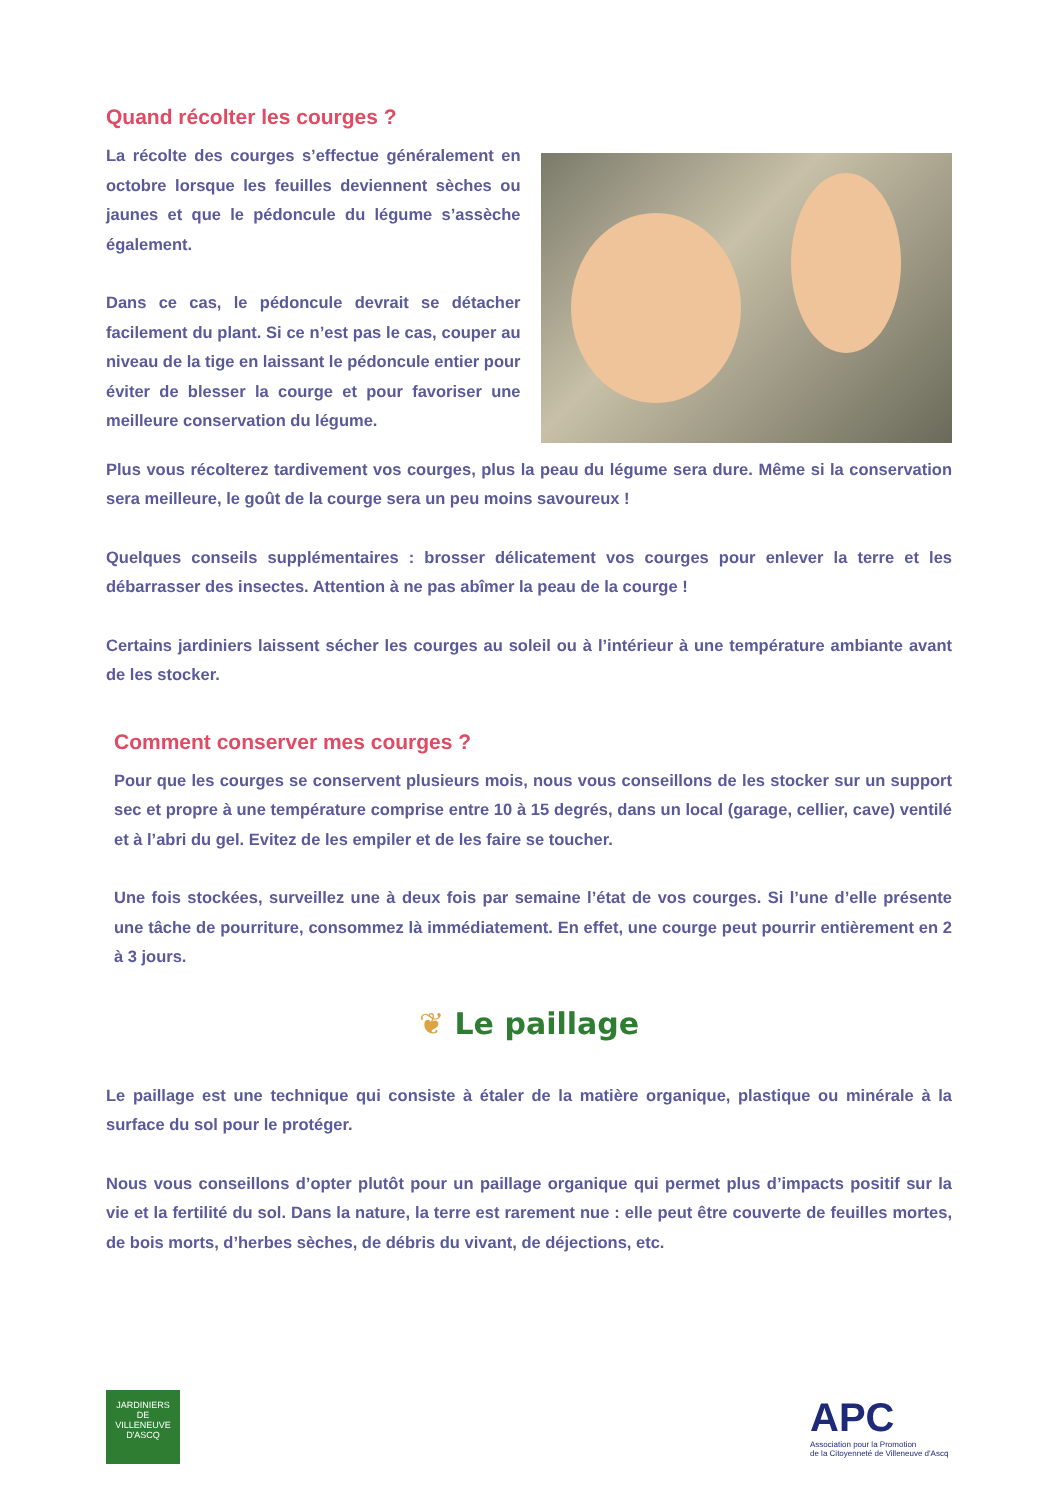Quand récolter les courges ?
La récolte des courges s’effectue généralement en octobre lorsque les feuilles deviennent sèches ou jaunes et que le pédoncule du légume s’assèche également.
Dans ce cas, le pédoncule devrait se détacher facilement du plant. Si ce n’est pas le cas, couper au niveau de la tige en laissant le pédoncule entier pour éviter de blesser la courge et pour favoriser une meilleure conservation du légume.
Plus vous récolterez tardivement vos courges, plus la peau du légume sera dure. Même si la conservation sera meilleure, le goût de la courge sera un peu moins savoureux !
Quelques conseils supplémentaires : brosser délicatement vos courges pour enlever la terre et les débarrasser des insectes. Attention à ne pas abîmer la peau de la courge !
Certains jardiniers laissent sécher les courges au soleil ou à l’intérieur à une température ambiante avant de les stocker.
Comment conserver mes courges ?
Pour que les courges se conservent plusieurs mois, nous vous conseillons de les stocker sur un support sec et propre à une température comprise entre 10 à 15 degrés, dans un local (garage, cellier, cave) ventilé et à l’abri du gel. Evitez de les empiler et de les faire se toucher.
Une fois stockées, surveillez une à deux fois par semaine l’état de vos courges. Si l’une d’elle présente une tâche de pourriture, consommez là immédiatement. En effet, une courge peut pourrir entièrement en 2 à 3 jours.
❦ Le paillage
Le paillage est une technique qui consiste à étaler de la matière organique, plastique ou minérale à la surface du sol pour le protéger.
Nous vous conseillons d’opter plutôt pour un paillage organique qui permet plus d’impacts positif sur la vie et la fertilité du sol. Dans la nature, la terre est rarement nue : elle peut être couverte de feuilles mortes, de bois morts, d’herbes sèches, de débris du vivant, de déjections, etc.
JARDINIERS
DE
VILLENEUVE D'ASCQ
APC
Association pour la Promotion
de la Citoyenneté de Villeneuve d'Ascq